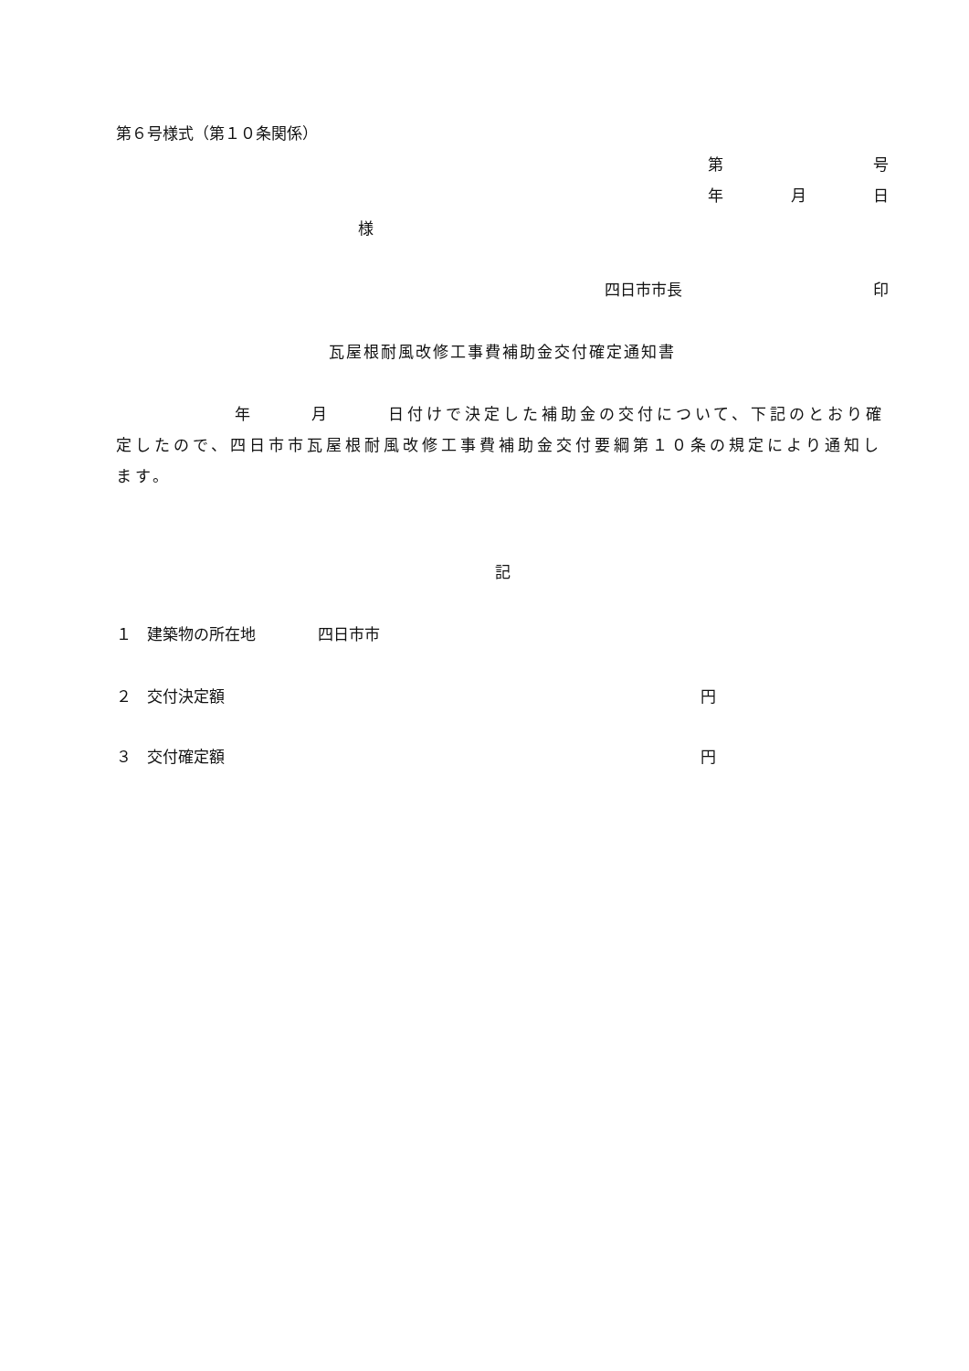第６号様式（第１０条関係）
第 号
年 月 日
様
四日市市長 印
瓦屋根耐風改修工事費補助金交付確定通知書
年　　　月　　　日付けで決定した補助金の交付について、下記のとおり確定したので、四日市市瓦屋根耐風改修工事費補助金交付要綱第１０条の規定により通知します。
記
１　建築物の所在地　　　　四日市市
２　交付決定額 円
３　交付確定額 円